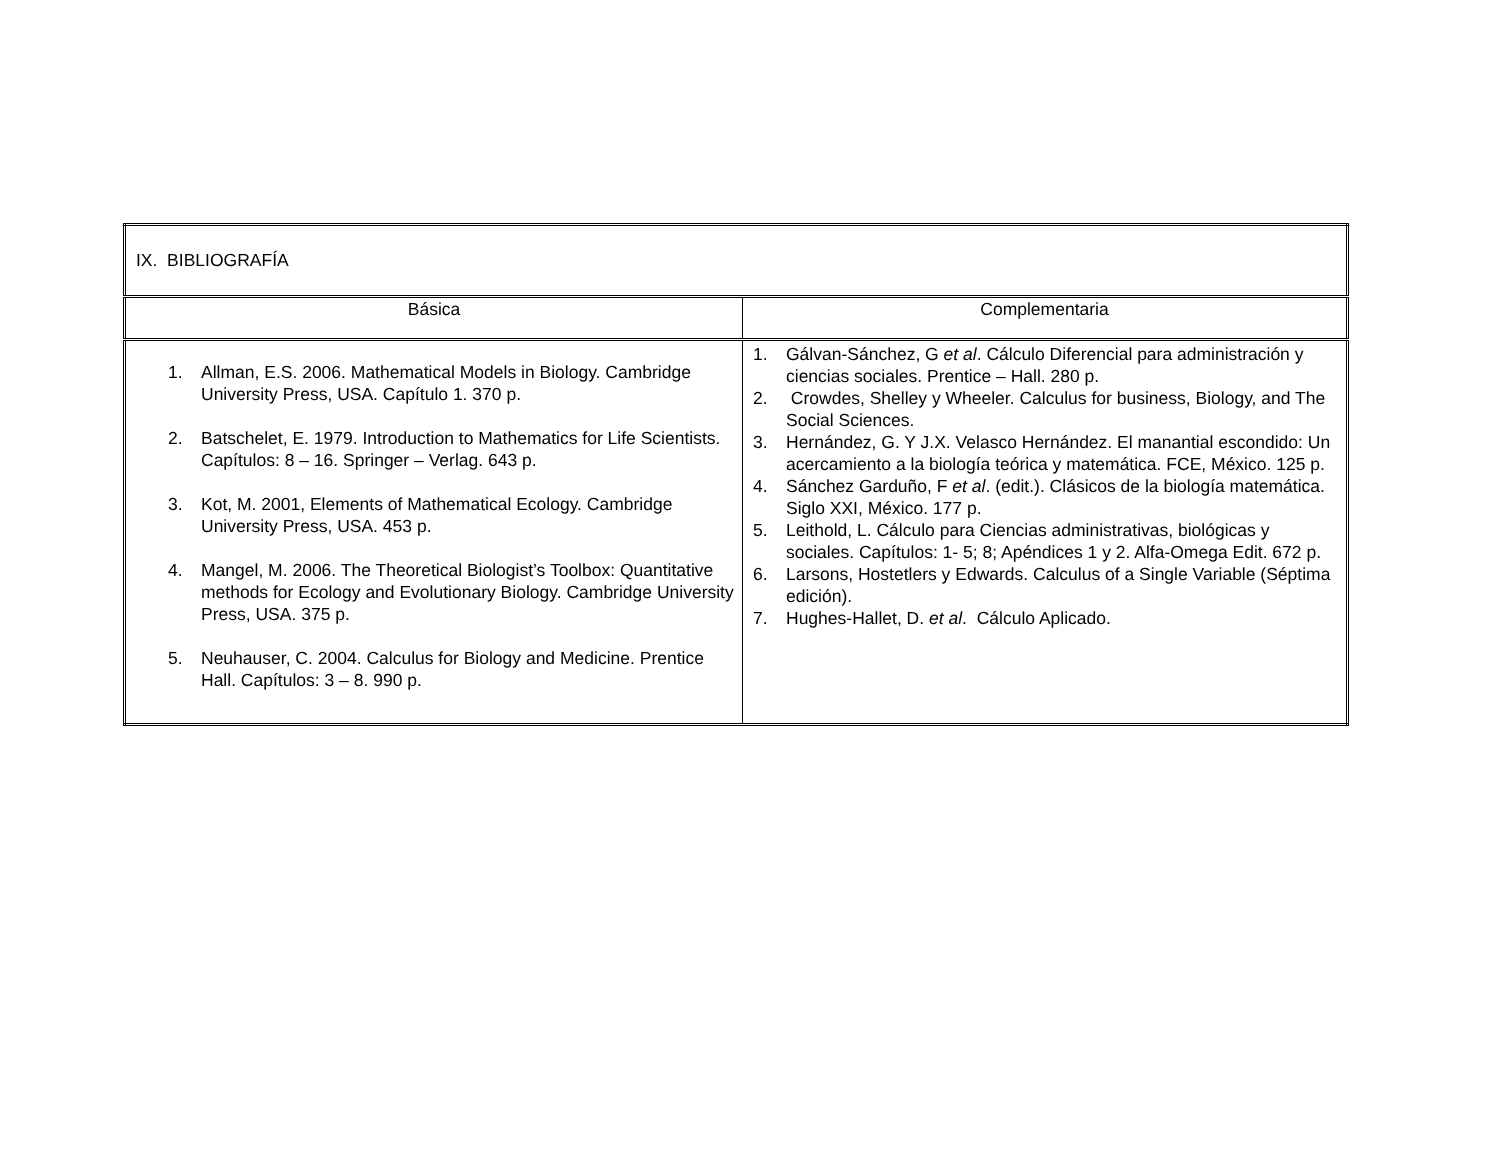| IX. BIBLIOGRAFÍA | |
| Básica | Complementaria |
| 1. Allman, E.S. 2006. Mathematical Models in Biology. Cambridge University Press, USA. Capítulo 1. 370 p. 2. Batschelet, E. 1979. Introduction to Mathematics for Life Scientists. Capítulos: 8 – 16. Springer – Verlag. 643 p. 3. Kot, M. 2001, Elements of Mathematical Ecology. Cambridge University Press, USA. 453 p. 4. Mangel, M. 2006. The Theoretical Biologist’s Toolbox: Quantitative methods for Ecology and Evolutionary Biology. Cambridge University Press, USA. 375 p. 5. Neuhauser, C. 2004. Calculus for Biology and Medicine. Prentice Hall. Capítulos: 3 – 8. 990 p. | 1. Gálvan-Sánchez, G et al . Cálculo Diferencial para administración y ciencias sociales. Prentice – Hall. 280 p. 2. Crowdes, Shelley y Wheeler. Calculus for business, Biology, and The Social Sciences. 3. Hernández, G. Y J.X. Velasco Hernández. El manantial escondido: Un acercamiento a la biología teórica y matemática. FCE, México. 125 p. 4. Sánchez Garduño, F et al . (edit.). Clásicos de la biología matemática. Siglo XXI, México. 177 p. 5. Leithold, L. Cálculo para Ciencias administrativas, biológicas y sociales. Capítulos: 1- 5; 8; Apéndices 1 y 2. Alfa-Omega Edit. 672 p. 6. Larsons, Hostetlers y Edwards. Calculus of a Single Variable (Séptima edición). 7. Hughes-Hallet, D. et al . Cálculo Aplicado. |